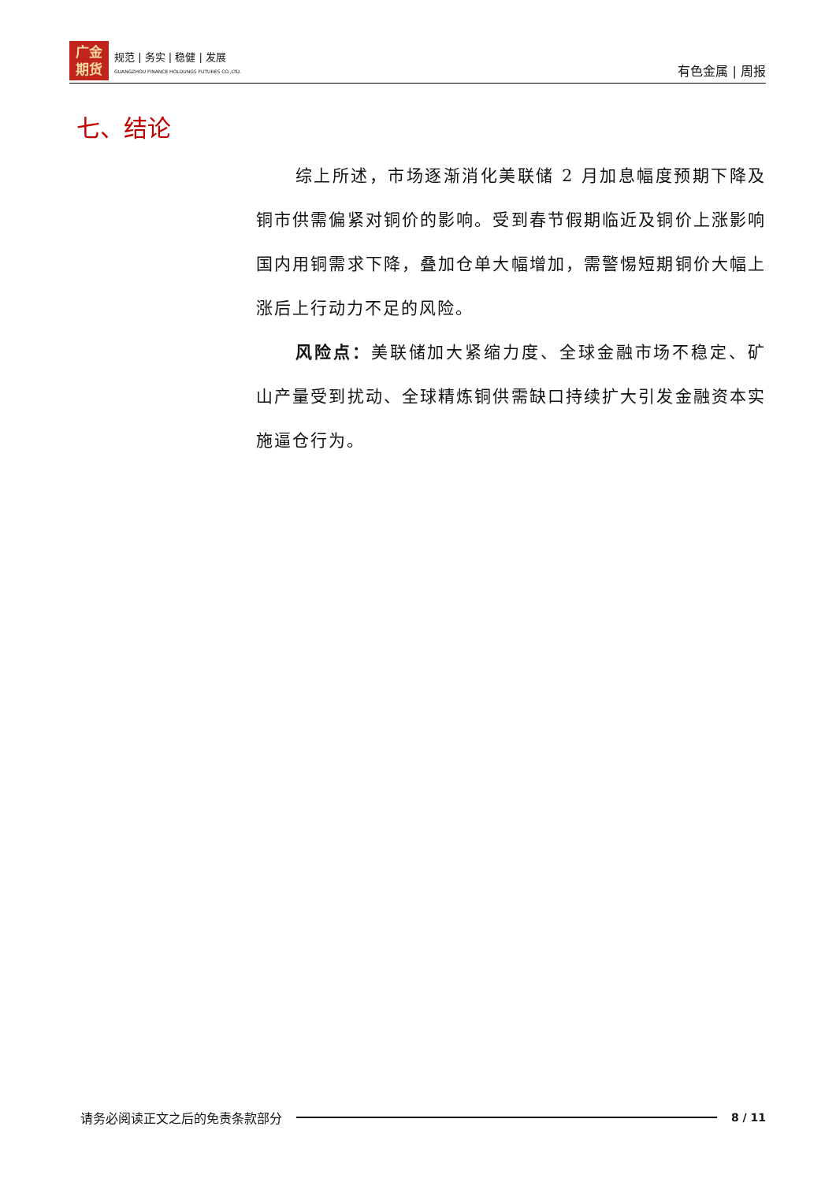广金
期货
规范 | 务实 | 稳健 | 发展
GUANGZHOU FINANCE HOLDUNGS FUTURES CO.,LTD.
有色金属 | 周报
七、结论
综上所述，市场逐渐消化美联储 2 月加息幅度预期下降及铜市供需偏紧对铜价的影响。受到春节假期临近及铜价上涨影响国内用铜需求下降，叠加仓单大幅增加，需警惕短期铜价大幅上涨后上行动力不足的风险。
风险点：美联储加大紧缩力度、全球金融市场不稳定、矿山产量受到扰动、全球精炼铜供需缺口持续扩大引发金融资本实施逼仓行为。
请务必阅读正文之后的免责条款部分 8 / 11